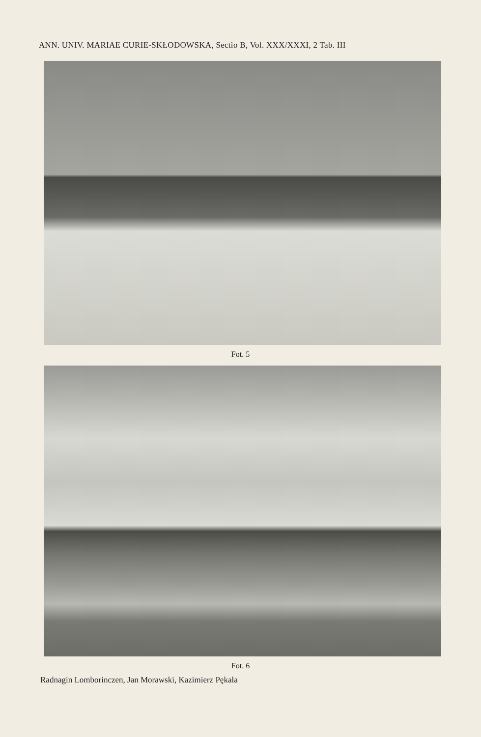ANN. UNIV. MARIAE CURIE-SKŁODOWSKA, Sectio B, Vol. XXX/XXXI, 2 Tab. III
Fot. 5
Fot. 6
Radnagin Lomborinczen, Jan Morawski, Kazimierz Pękala